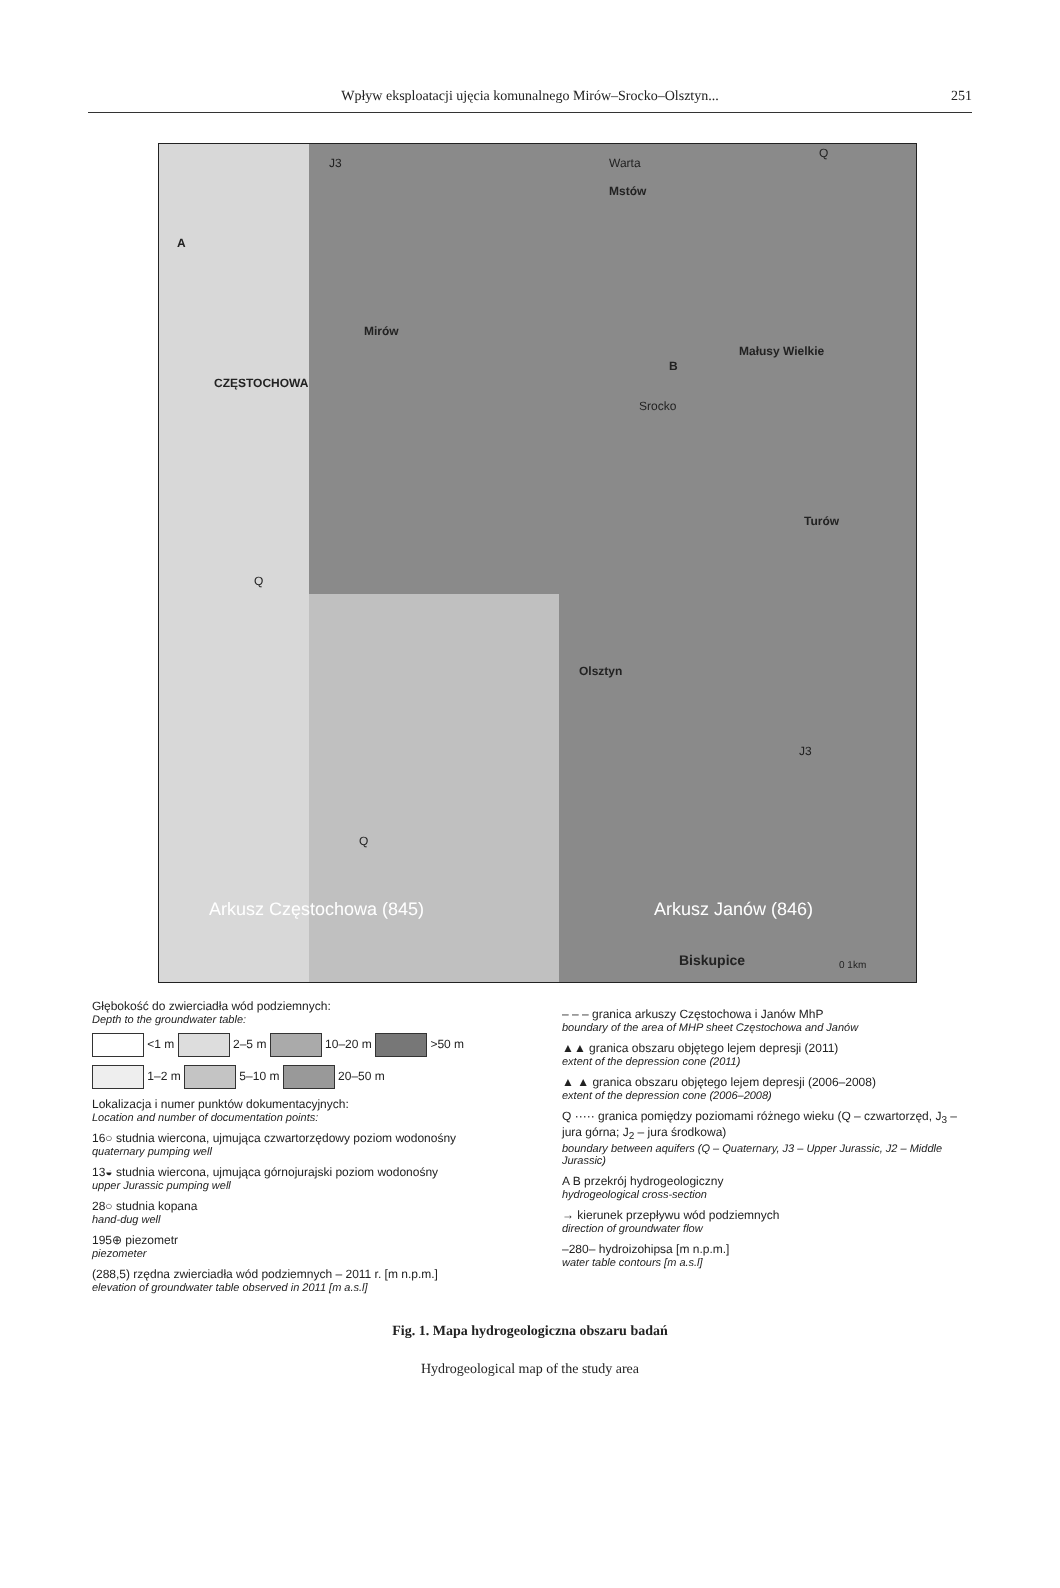Wpływ eksploatacji ujęcia komunalnego Mirów–Srocko–Olsztyn...
251
J3 Warta
Q
Mstów
CZĘSTOCHOWA
Mirów
Małusy Wielkie
Turów
Olsztyn
Srocko
Q
Q
J3
Arkusz Częstochowa (845) Arkusz Janów (846)
Biskupice
A
B
0 1km
Głębokość do zwierciadła wód podziemnych:
Depth to the groundwater table:
<1 m 2–5 m 10–20 m >50 m
1–2 m 5–10 m 20–50 m
Lokalizacja i numer punktów dokumentacyjnych:
Location and number of documentation points:
16○ studnia wiercona, ujmująca czwartorzędowy poziom wodonośny
quaternary pumping well
13◒ studnia wiercona, ujmująca górnojurajski poziom wodonośny
upper Jurassic pumping well
28○ studnia kopana
hand-dug well
195⊕ piezometr
piezometer
(288,5) rzędna zwierciadła wód podziemnych – 2011 r. [m n.p.m.]
elevation of groundwater table observed in 2011 [m a.s.l]
– – – granica arkuszy Częstochowa i Janów MhP
boundary of the area of MHP sheet Częstochowa and Janów
▲▲ granica obszaru objętego lejem depresji (2011)
extent of the depression cone (2011)
▲ ▲ granica obszaru objętego lejem depresji (2006–2008)
extent of the depression cone (2006–2008)
Q ····· granica pomiędzy poziomami różnego wieku (Q – czwartorzęd, J<sub>3</sub> – jura górna; J<sub>2</sub> – jura środkowa)
boundary between aquifers (Q – Quaternary, J3 – Upper Jurassic, J2 – Middle Jurassic)
A B przekrój hydrogeologiczny
hydrogeological cross-section
→ kierunek przepływu wód podziemnych
direction of groundwater flow
–280– hydroizohipsa [m n.p.m.]
water table contours [m a.s.l]
Fig. 1. Mapa hydrogeologiczna obszaru badań
Hydrogeological map of the study area